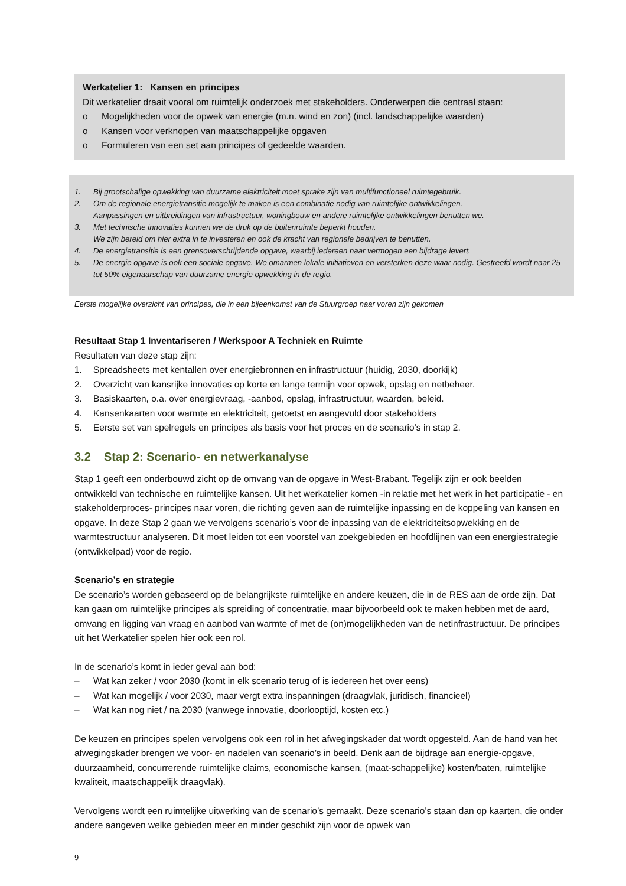Werkatelier 1: Kansen en principes
Dit werkatelier draait vooral om ruimtelijk onderzoek met stakeholders. Onderwerpen die centraal staan:
o Mogelijkheden voor de opwek van energie (m.n. wind en zon) (incl. landschappelijke waarden)
o Kansen voor verknopen van maatschappelijke opgaven
o Formuleren van een set aan principes of gedeelde waarden.
1. Bij grootschalige opwekking van duurzame elektriciteit moet sprake zijn van multifunctioneel ruimtegebruik.
2. Om de regionale energietransitie mogelijk te maken is een combinatie nodig van ruimtelijke ontwikkelingen.
Aanpassingen en uitbreidingen van infrastructuur, woningbouw en andere ruimtelijke ontwikkelingen benutten we.
3. Met technische innovaties kunnen we de druk op de buitenruimte beperkt houden.
We zijn bereid om hier extra in te investeren en ook de kracht van regionale bedrijven te benutten.
4. De energietransitie is een grensoverschrijdende opgave, waarbij iedereen naar vermogen een bijdrage levert.
5. De energie opgave is ook een sociale opgave. We omarmen lokale initiatieven en versterken deze waar nodig. Gestreefd wordt naar 25 tot 50% eigenaarschap van duurzame energie opwekking in de regio.
Eerste mogelijke overzicht van principes, die in een bijeenkomst van de Stuurgroep naar voren zijn gekomen
Resultaat Stap 1 Inventariseren / Werkspoor A Techniek en Ruimte
Resultaten van deze stap zijn:
1. Spreadsheets met kentallen over energiebronnen en infrastructuur (huidig, 2030, doorkijk)
2. Overzicht van kansrijke innovaties op korte en lange termijn voor opwek, opslag en netbeheer.
3. Basiskaarten, o.a. over energievraag, -aanbod, opslag, infrastructuur, waarden, beleid.
4. Kansenkaarten voor warmte en elektriciteit, getoetst en aangevuld door stakeholders
5. Eerste set van spelregels en principes als basis voor het proces en de scenario’s in stap 2.
3.2 Stap 2: Scenario- en netwerkanalyse
Stap 1 geeft een onderbouwd zicht op de omvang van de opgave in West-Brabant. Tegelijk zijn er ook beelden ontwikkeld van technische en ruimtelijke kansen. Uit het werkatelier komen -in relatie met het werk in het participatie - en stakeholderproces- principes naar voren, die richting geven aan de ruimtelijke inpassing en de koppeling van kansen en opgave. In deze Stap 2 gaan we vervolgens scenario’s voor de inpassing van de elektriciteitsopwekking en de warmtestructuur analyseren. Dit moet leiden tot een voorstel van zoekgebieden en hoofdlijnen van een energiestrategie (ontwikkelpad) voor de regio.
Scenario’s en strategie
De scenario’s worden gebaseerd op de belangrijkste ruimtelijke en andere keuzen, die in de RES aan de orde zijn. Dat kan gaan om ruimtelijke principes als spreiding of concentratie, maar bijvoorbeeld ook te maken hebben met de aard, omvang en ligging van vraag en aanbod van warmte of met de (on)mogelijkheden van de netinfrastructuur. De principes uit het Werkatelier spelen hier ook een rol.
In de scenario’s komt in ieder geval aan bod:
– Wat kan zeker / voor 2030 (komt in elk scenario terug of is iedereen het over eens)
– Wat kan mogelijk / voor 2030, maar vergt extra inspanningen (draagvlak, juridisch, financieel)
– Wat kan nog niet / na 2030 (vanwege innovatie, doorlooptijd, kosten etc.)
De keuzen en principes spelen vervolgens ook een rol in het afwegingskader dat wordt opgesteld. Aan de hand van het afwegingskader brengen we voor- en nadelen van scenario’s in beeld. Denk aan de bijdrage aan energie-opgave, duurzaamheid, concurrerende ruimtelijke claims, economische kansen, (maat-schappelijke) kosten/baten, ruimtelijke kwaliteit, maatschappelijk draagvlak).
Vervolgens wordt een ruimtelijke uitwerking van de scenario’s gemaakt. Deze scenario’s staan dan op kaarten, die onder andere aangeven welke gebieden meer en minder geschikt zijn voor de opwek van
9